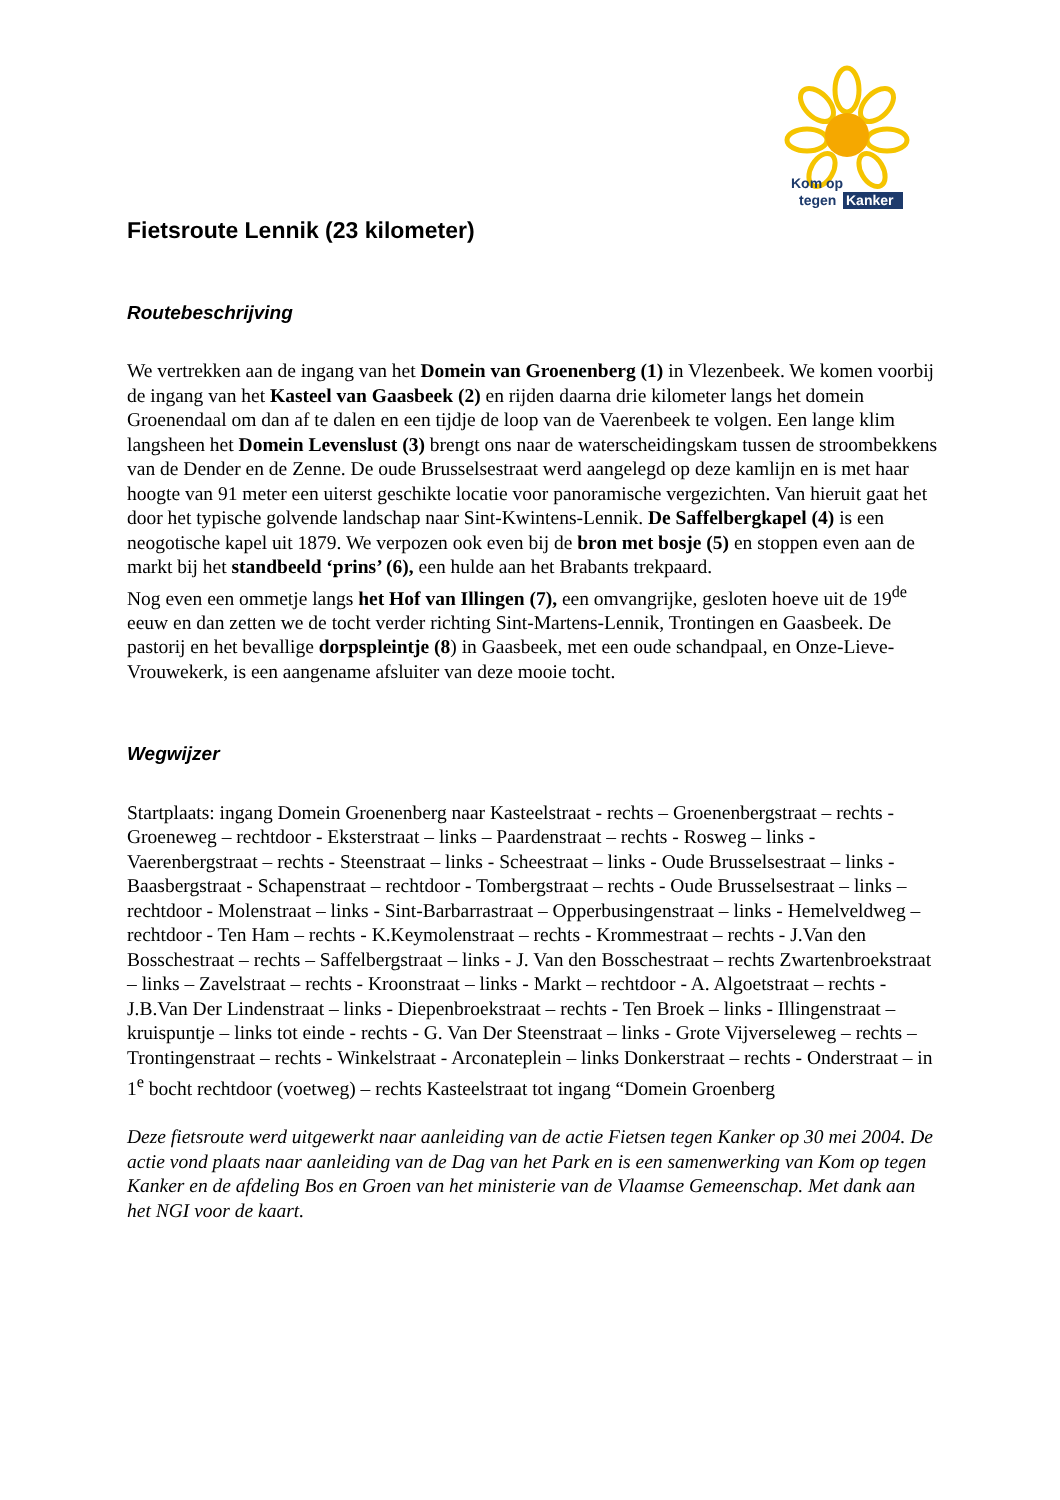Kom op
tegen
Kanker
Fietsroute Lennik (23 kilometer)
Routebeschrijving
We vertrekken aan de ingang van het Domein van Groenenberg (1) in Vlezenbeek. We komen voorbij de ingang van het Kasteel van Gaasbeek (2) en rijden daarna drie kilometer langs het domein Groenendaal om dan af te dalen en een tijdje de loop van de Vaerenbeek te volgen. Een lange klim langsheen het Domein Levenslust (3) brengt ons naar de waterscheidingskam tussen de stroombekkens van de Dender en de Zenne. De oude Brusselsestraat werd aangelegd op deze kamlijn en is met haar hoogte van 91 meter een uiterst geschikte locatie voor panoramische vergezichten. Van hieruit gaat het door het typische golvende landschap naar Sint-Kwintens-Lennik. De Saffelbergkapel (4) is een neogotische kapel uit 1879. We verpozen ook even bij de bron met bosje (5) en stoppen even aan de markt bij het standbeeld ‘prins’ (6), een hulde aan het Brabants trekpaard.
Nog even een ommetje langs het Hof van Illingen (7), een omvangrijke, gesloten hoeve uit de 19<sup>de</sup> eeuw en dan zetten we de tocht verder richting Sint-Martens-Lennik, Trontingen en Gaasbeek. De pastorij en het bevallige dorpspleintje (8) in Gaasbeek, met een oude schandpaal, en Onze-Lieve-Vrouwekerk, is een aangename afsluiter van deze mooie tocht.
Wegwijzer
Startplaats: ingang Domein Groenenberg naar Kasteelstraat - rechts – Groenenbergstraat – rechts - Groeneweg – rechtdoor - Eksterstraat – links – Paardenstraat – rechts - Rosweg – links - Vaerenbergstraat – rechts - Steenstraat – links - Scheestraat – links - Oude Brusselsestraat – links - Baasbergstraat - Schapenstraat – rechtdoor - Tombergstraat – rechts - Oude Brusselsestraat – links – rechtdoor - Molenstraat – links - Sint-Barbarrastraat – Opperbusingenstraat – links - Hemelveldweg – rechtdoor - Ten Ham – rechts - K.Keymolenstraat – rechts - Krommestraat – rechts - J.Van den Bosschestraat – rechts – Saffelbergstraat – links - J. Van den Bosschestraat – rechts Zwartenbroekstraat – links – Zavelstraat – rechts - Kroonstraat – links - Markt – rechtdoor - A. Algoetstraat – rechts - J.B.Van Der Lindenstraat – links - Diepenbroekstraat – rechts - Ten Broek – links - Illingenstraat – kruispuntje – links tot einde - rechts - G. Van Der Steenstraat – links - Grote Vijverseleweg – rechts – Trontingenstraat – rechts - Winkelstraat - Arconateplein – links Donkerstraat – rechts - Onderstraat – in 1<sup>e</sup> bocht rechtdoor (voetweg) – rechts Kasteelstraat tot ingang “Domein Groenberg
Deze fietsroute werd uitgewerkt naar aanleiding van de actie Fietsen tegen Kanker op 30 mei 2004. De actie vond plaats naar aanleiding van de Dag van het Park en is een samenwerking van Kom op tegen Kanker en de afdeling Bos en Groen van het ministerie van de Vlaamse Gemeenschap. Met dank aan het NGI voor de kaart.